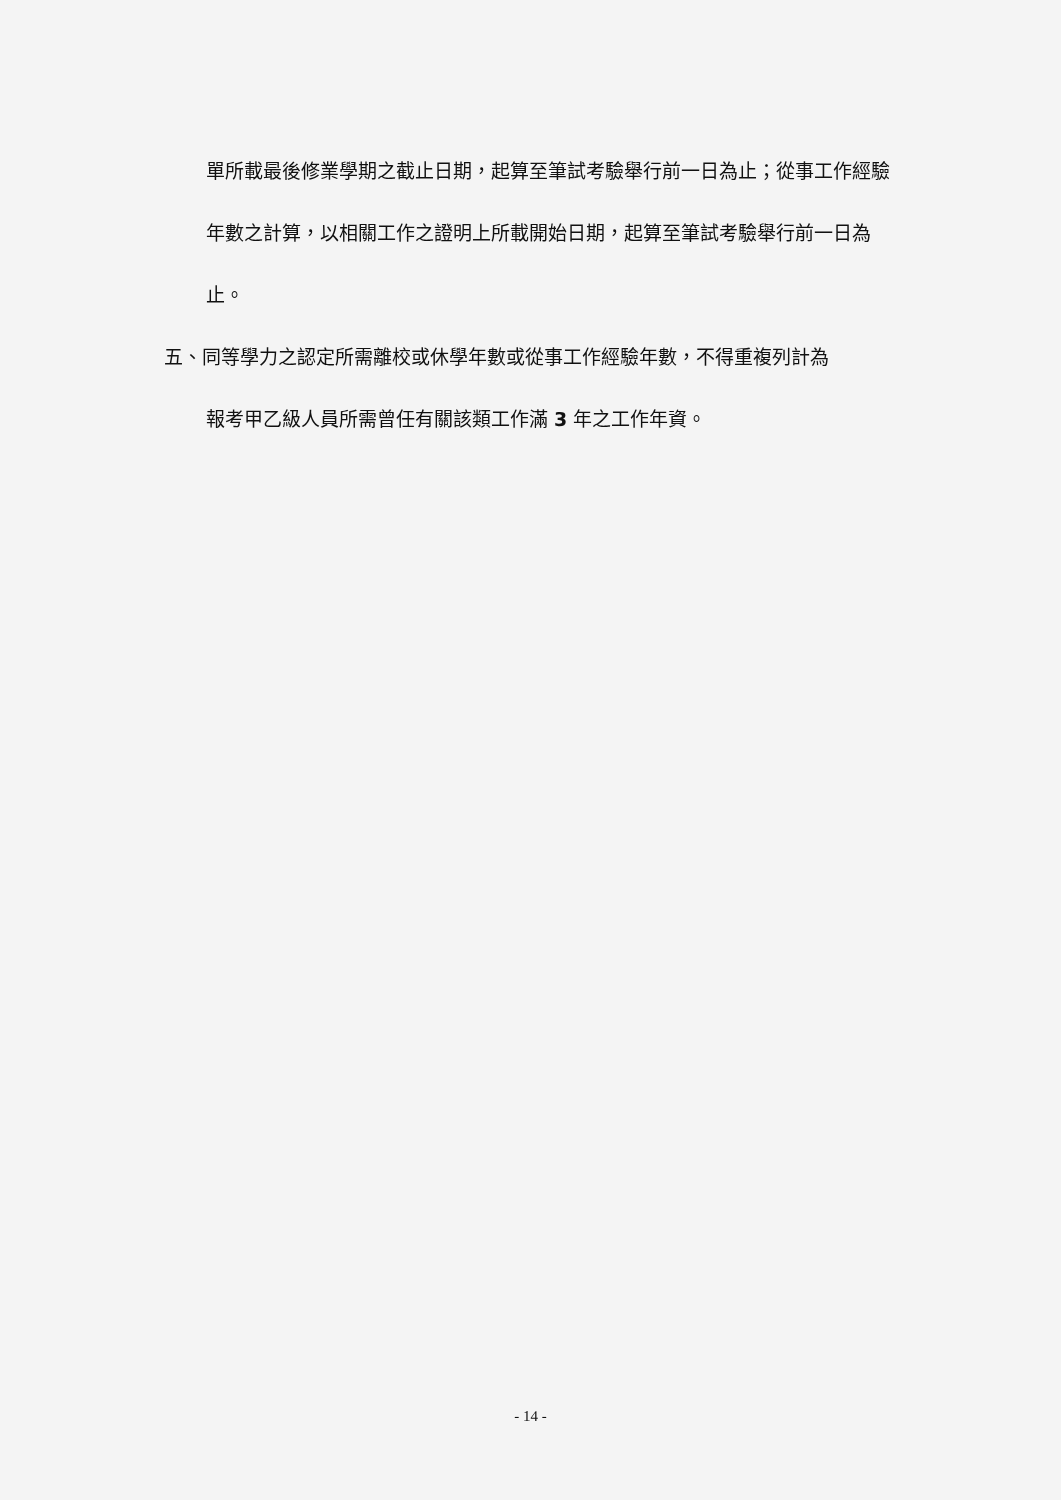單所載最後修業學期之截止日期，起算至筆試考驗舉行前一日為止；從事工作經驗年數之計算，以相關工作之證明上所載開始日期，起算至筆試考驗舉行前一日為止。
五、同等學力之認定所需離校或休學年數或從事工作經驗年數，不得重複列計為
報考甲乙級人員所需曾任有關該類工作滿 3 年之工作年資。
- 14 -